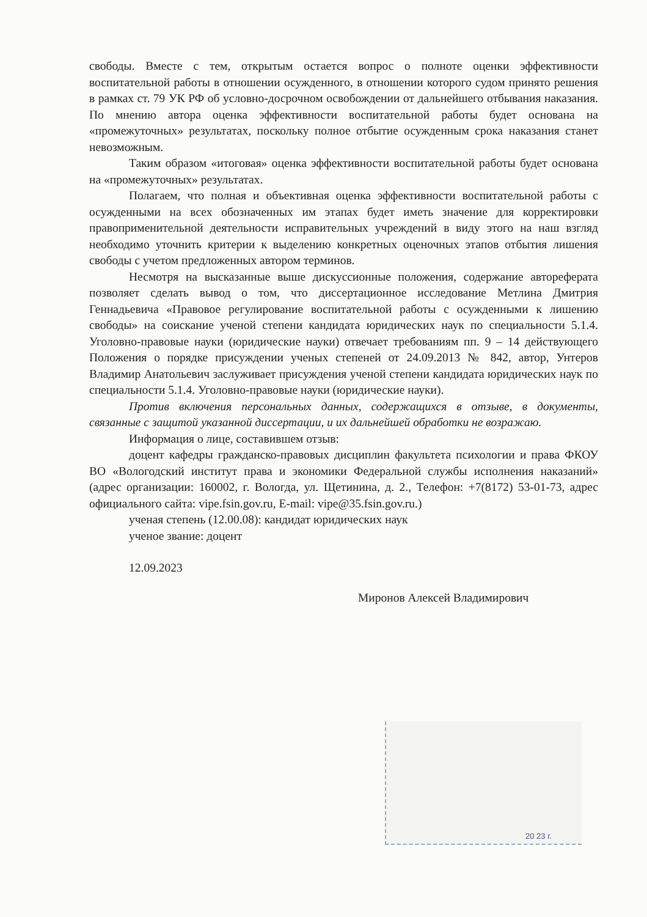свободы. Вместе с тем, открытым остается вопрос о полноте оценки эффективности воспитательной работы в отношении осужденного, в отношении которого судом принято решения в рамках ст. 79 УК РФ об условно-досрочном освобождении от дальнейшего отбывания наказания. По мнению автора оценка эффективности воспитательной работы будет основана на «промежуточных» результатах, поскольку полное отбытие осужденным срока наказания станет невозможным.
Таким образом «итоговая» оценка эффективности воспитательной работы будет основана на «промежуточных» результатах.
Полагаем, что полная и объективная оценка эффективности воспитательной работы с осужденными на всех обозначенных им этапах будет иметь значение для корректировки правоприменительной деятельности исправительных учреждений в виду этого на наш взгляд необходимо уточнить критерии к выделению конкретных оценочных этапов отбытия лишения свободы с учетом предложенных автором терминов.
Несмотря на высказанные выше дискуссионные положения, содержание автореферата позволяет сделать вывод о том, что диссертационное исследование Метлина Дмитрия Геннадьевича «Правовое регулирование воспитательной работы с осужденными к лишению свободы» на соискание ученой степени кандидата юридических наук по специальности 5.1.4. Уголовно-правовые науки (юридические науки) отвечает требованиям пп. 9 – 14 действующего Положения о порядке присуждении ученых степеней от 24.09.2013 № 842, автор, Унтеров Владимир Анатольевич заслуживает присуждения ученой степени кандидата юридических наук по специальности 5.1.4. Уголовно-правовые науки (юридические науки).
Против включения персональных данных, содержащихся в отзыве, в документы, связанные с защитой указанной диссертации, и их дальнейшей обработки не возражаю.
Информация о лице, составившем отзыв:
доцент кафедры гражданско-правовых дисциплин факультета психологии и права ФКОУ ВО «Вологодский институт права и экономики Федеральной службы исполнения наказаний» (адрес организации: 160002, г. Вологда, ул. Щетинина, д. 2., Телефон: +7(8172) 53-01-73, адрес официального сайта: vipe.fsin.gov.ru, E-mail: vipe@35.fsin.gov.ru.)
ученая степень (12.00.08): кандидат юридических наук
ученое звание: доцент
12.09.2023
Миронов Алексей Владимирович
20 23 г.